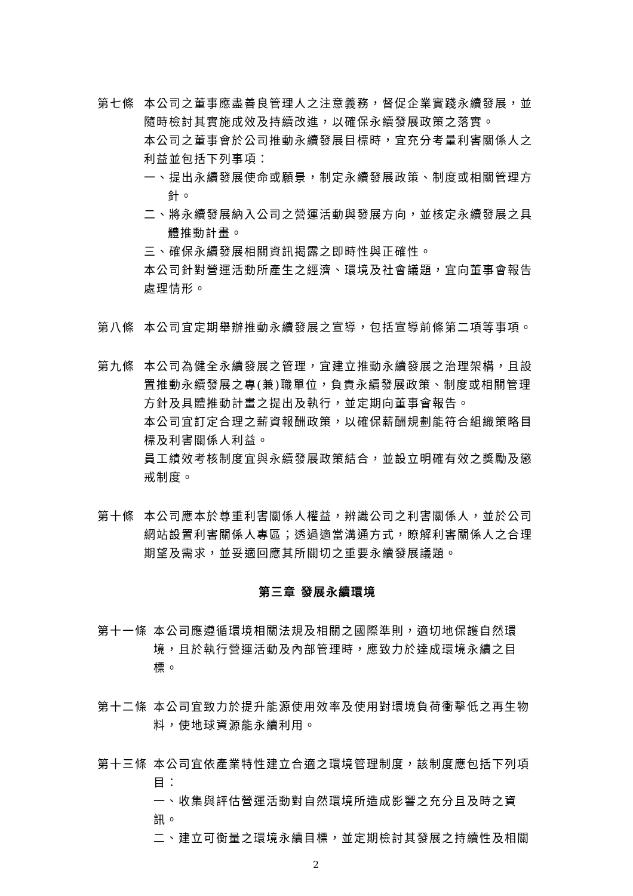第七條 本公司之董事應盡善良管理人之注意義務，督促企業實踐永續發展，並隨時檢討其實施成效及持續改進，以確保永續發展政策之落實。
本公司之董事會於公司推動永續發展目標時，宜充分考量利害關係人之利益並包括下列事項：
一、提出永續發展使命或願景，制定永續發展政策、制度或相關管理方針。
二、將永續發展納入公司之營運活動與發展方向，並核定永續發展之具體推動計畫。
三、確保永續發展相關資訊揭露之即時性與正確性。
本公司針對營運活動所產生之經濟、環境及社會議題，宜向董事會報告處理情形。
第八條 本公司宜定期舉辦推動永續發展之宣導，包括宣導前條第二項等事項。
第九條 本公司為健全永續發展之管理，宜建立推動永續發展之治理架構，且設置推動永續發展之專(兼)職單位，負責永續發展政策、制度或相關管理方針及具體推動計畫之提出及執行，並定期向董事會報告。
本公司宜訂定合理之薪資報酬政策，以確保薪酬規劃能符合組織策略目標及利害關係人利益。
員工績效考核制度宜與永續發展政策結合，並設立明確有效之獎勵及懲戒制度。
第十條 本公司應本於尊重利害關係人權益，辨識公司之利害關係人，並於公司網站設置利害關係人專區；透過適當溝通方式，瞭解利害關係人之合理期望及需求，並妥適回應其所關切之重要永續發展議題。
第三章 發展永續環境
第十一條 本公司應遵循環境相關法規及相關之國際準則，適切地保護自然環境，且於執行營運活動及內部管理時，應致力於達成環境永續之目標。
第十二條 本公司宜致力於提升能源使用效率及使用對環境負荷衝擊低之再生物料，使地球資源能永續利用。
第十三條 本公司宜依產業特性建立合適之環境管理制度，該制度應包括下列項目：
一、收集與評估營運活動對自然環境所造成影響之充分且及時之資訊。
二、建立可衡量之環境永續目標，並定期檢討其發展之持續性及相關
2